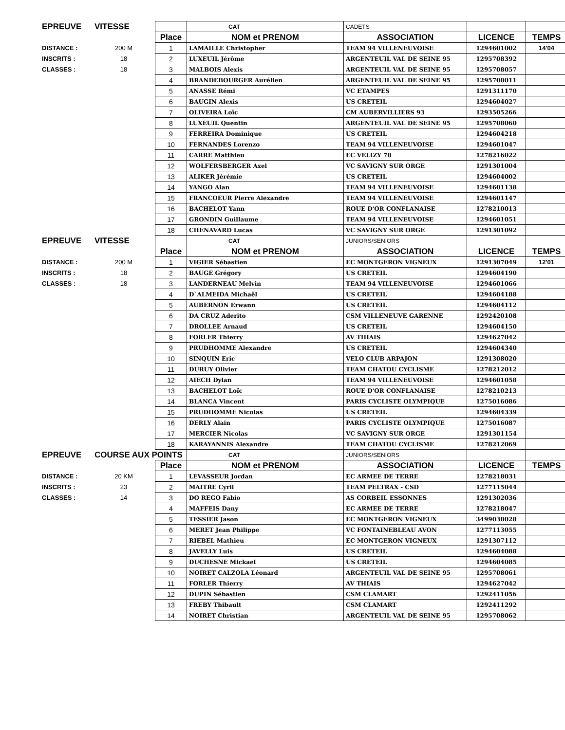| EPREUVE | VITESSE | | CAT | CADETS | | |
| | | Place | NOM et PRENOM | ASSOCIATION | LICENCE | TEMPS |
| DISTANCE : | 200 M | 1 | LAMAILLE Christopher | TEAM 94 VILLENEUVOISE | 1294601002 | 14'04 |
| INSCRITS : | 18 | 2 | LUXEUIL Jérôme | ARGENTEUIL VAL DE SEINE 95 | 1295708392 | |
| CLASSES : | 18 | 3 | MALBOIS Alexis | ARGENTEUIL VAL DE SEINE 95 | 1295708057 | |
| | | 4 | BRANDEBOURGER Aurélien | ARGENTEUIL VAL DE SEINE 95 | 1295708011 | |
| | | 5 | ANASSE Rémi | VC ETAMPES | 1291311170 | |
| | | 6 | BAUGIN Alexis | US CRETEIL | 1294604027 | |
| | | 7 | OLIVEIRA Loïc | CM AUBERVILLIERS 93 | 1293505266 | |
| | | 8 | LUXEUIL Quentin | ARGENTEUIL VAL DE SEINE 95 | 1295708060 | |
| | | 9 | FERREIRA Dominique | US CRETEIL | 1294604218 | |
| | | 10 | FERNANDES Lorenzo | TEAM 94 VILLENEUVOISE | 1294601047 | |
| | | 11 | CARRE Matthieu | EC VELIZY 78 | 1278216022 | |
| | | 12 | WOLFERSBERGER Axel | VC SAVIGNY SUR ORGE | 1291301004 | |
| | | 13 | ALIKER Jérémie | US CRETEIL | 1294604002 | |
| | | 14 | YANGO Alan | TEAM 94 VILLENEUVOISE | 1294601138 | |
| | | 15 | FRANCOEUR Pierre Alexandre | TEAM 94 VILLENEUVOISE | 1294601147 | |
| | | 16 | BACHELOT Yann | ROUE D'OR CONFLANAISE | 1278210013 | |
| | | 17 | GRONDIN Guillaume | TEAM 94 VILLENEUVOISE | 1294601051 | |
| | | 18 | CHENAVARD Lucas | VC SAVIGNY SUR ORGE | 1291301092 | |
| EPREUVE | VITESSE | | CAT | JUNIORS/SENIORS | | |
| | | Place | NOM et PRENOM | ASSOCIATION | LICENCE | TEMPS |
| DISTANCE : | 200 M | 1 | VIGIER Sébastien | EC MONTGERON VIGNEUX | 1291307049 | 12'01 |
| INSCRITS : | 18 | 2 | BAUGE Grégory | US CRETEIL | 1294604190 | |
| CLASSES : | 18 | 3 | LANDERNEAU Melvin | TEAM 94 VILLENEUVOISE | 1294601066 | |
| | | 4 | D`ALMEIDA Michaël | US CRETEIL | 1294604188 | |
| | | 5 | AUBERNON Erwann | US CRETEIL | 1294604112 | |
| | | 6 | DA CRUZ Aderito | CSM VILLENEUVE GARENNE | 1292420108 | |
| | | 7 | DROLLEE Arnaud | US CRETEIL | 1294604150 | |
| | | 8 | FORLER Thierry | AV THIAIS | 1294627042 | |
| | | 9 | PRUDHOMME Alexandre | US CRETEIL | 1294604340 | |
| | | 10 | SINQUIN Eric | VELO CLUB ARPAJON | 1291308020 | |
| | | 11 | DURUY Olivier | TEAM CHATOU CYCLISME | 1278212012 | |
| | | 12 | AIECH Dylan | TEAM 94 VILLENEUVOISE | 1294601058 | |
| | | 13 | BACHELOT Loïc | ROUE D'OR CONFLANAISE | 1278210213 | |
| | | 14 | BLANCA Vincent | PARIS CYCLISTE OLYMPIQUE | 1275016086 | |
| | | 15 | PRUDHOMME Nicolas | US CRETEIL | 1294604339 | |
| | | 16 | DERLY Alain | PARIS CYCLISTE OLYMPIQUE | 1275016087 | |
| | | 17 | MERCIER Nicolas | VC SAVIGNY SUR ORGE | 1291301154 | |
| | | 18 | KARAYANNIS Alexandre | TEAM CHATOU CYCLISME | 1278212069 | |
| EPREUVE | COURSE AUX POINTS | | CAT | JUNIORS/SENIORS | | |
| | | Place | NOM et PRENOM | ASSOCIATION | LICENCE | TEMPS |
| DISTANCE : | 20 KM | 1 | LEVASSEUR Jordan | EC ARMEE DE TERRE | 1278218031 | |
| INSCRITS : | 23 | 2 | MAITRE Cyril | TEAM PELTRAX - CSD | 1277115044 | |
| CLASSES : | 14 | 3 | DO REGO Fabio | AS CORBEIL ESSONNES | 1291302036 | |
| | | 4 | MAFFEIS Dany | EC ARMEE DE TERRE | 1278218047 | |
| | | 5 | TESSIER Jason | EC MONTGERON VIGNEUX | 3499038028 | |
| | | 6 | MERET Jean Philippe | VC FONTAINEBLEAU AVON | 1277113055 | |
| | | 7 | RIEBEL Mathieu | EC MONTGERON VIGNEUX | 1291307112 | |
| | | 8 | JAVELLY Luis | US CRETEIL | 1294604088 | |
| | | 9 | DUCHESNE Mickael | US CRETEIL | 1294604085 | |
| | | 10 | NOIRET CALZOLA Léonard | ARGENTEUIL VAL DE SEINE 95 | 1295708061 | |
| | | 11 | FORLER Thierry | AV THIAIS | 1294627042 | |
| | | 12 | DUPIN Sébastien | CSM CLAMART | 1292411056 | |
| | | 13 | FREBY Thibault | CSM CLAMART | 1292411292 | |
| | | 14 | NOIRET Christian | ARGENTEUIL VAL DE SEINE 95 | 1295708062 | |